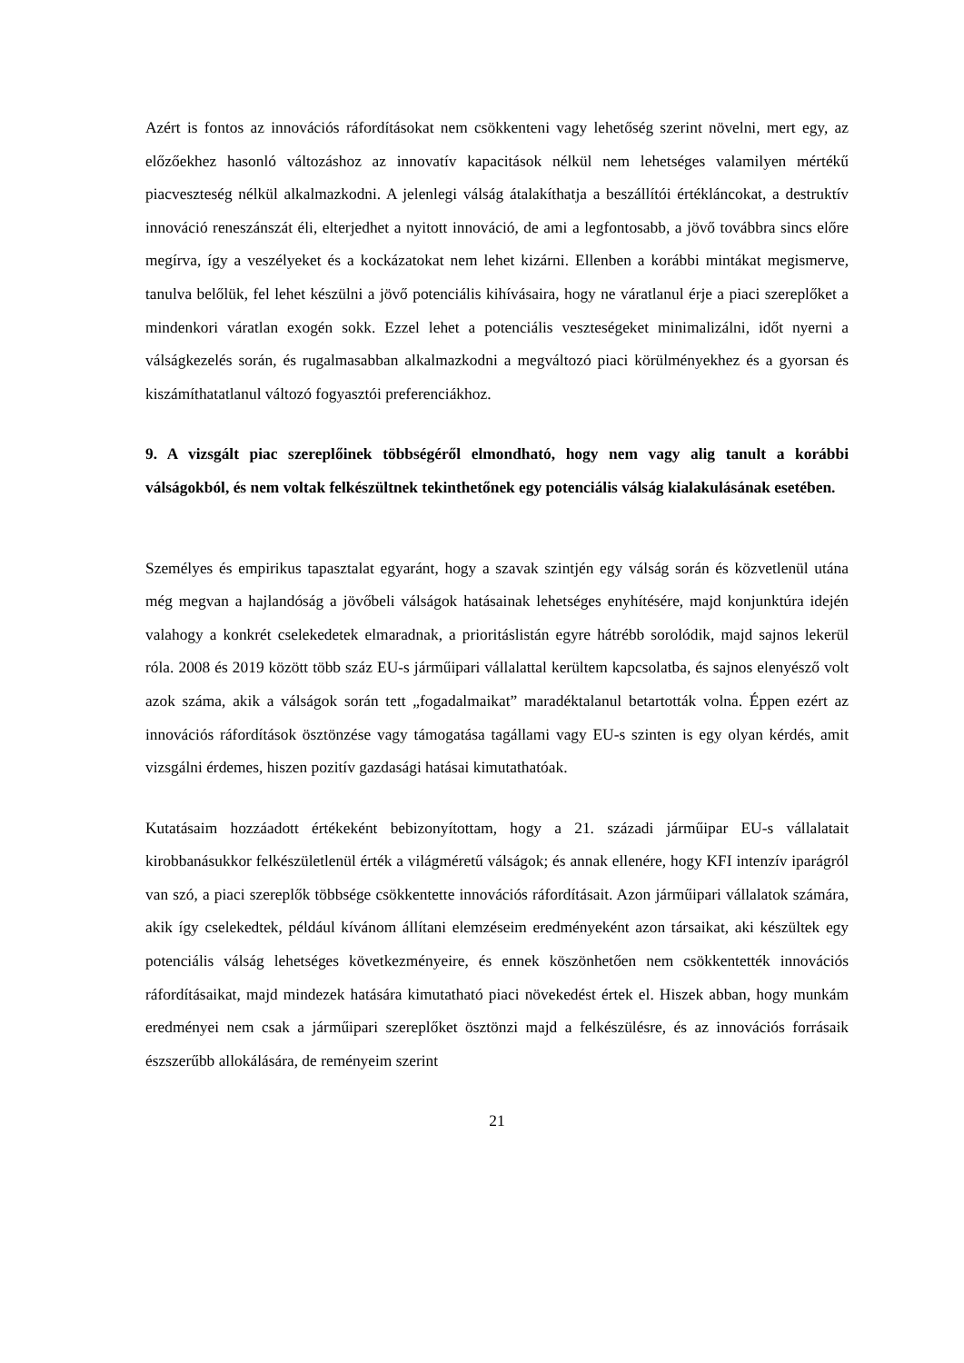Azért is fontos az innovációs ráfordításokat nem csökkenteni vagy lehetőség szerint növelni, mert egy, az előzőekhez hasonló változáshoz az innovatív kapacitások nélkül nem lehetséges valamilyen mértékű piacveszteség nélkül alkalmazkodni. A jelenlegi válság átalakíthatja a beszállítói értékláncokat, a destruktív innováció reneszánszát éli, elterjedhet a nyitott innováció, de ami a legfontosabb, a jövő továbbra sincs előre megírva, így a veszélyeket és a kockázatokat nem lehet kizárni. Ellenben a korábbi mintákat megismerve, tanulva belőlük, fel lehet készülni a jövő potenciális kihívásaira, hogy ne váratlanul érje a piaci szereplőket a mindenkori váratlan exogén sokk. Ezzel lehet a potenciális veszteségeket minimalizálni, időt nyerni a válságkezelés során, és rugalmasabban alkalmazkodni a megváltozó piaci körülményekhez és a gyorsan és kiszámíthatatlanul változó fogyasztói preferenciákhoz.
9. A vizsgált piac szereplőinek többségéről elmondható, hogy nem vagy alig tanult a korábbi válságokból, és nem voltak felkészültnek tekinthetőnek egy potenciális válság kialakulásának esetében.
Személyes és empirikus tapasztalat egyaránt, hogy a szavak szintjén egy válság során és közvetlenül utána még megvan a hajlandóság a jövőbeli válságok hatásainak lehetséges enyhítésére, majd konjunktúra idején valahogy a konkrét cselekedetek elmaradnak, a prioritáslistán egyre hátrébb sorolódik, majd sajnos lekerül róla. 2008 és 2019 között több száz EU-s járműipari vállalattal kerültem kapcsolatba, és sajnos elenyésző volt azok száma, akik a válságok során tett „fogadalmaikat” maradéktalanul betartották volna. Éppen ezért az innovációs ráfordítások ösztönzése vagy támogatása tagállami vagy EU-s szinten is egy olyan kérdés, amit vizsgálni érdemes, hiszen pozitív gazdasági hatásai kimutathatóak.
Kutatásaim hozzáadott értékeként bebizonyítottam, hogy a 21. századi járműipar EU-s vállalatait kirobbanásukkor felkészületlenül érték a világméretű válságok; és annak ellenére, hogy KFI intenzív iparágról van szó, a piaci szereplők többsége csökkentette innovációs ráfordításait. Azon járműipari vállalatok számára, akik így cselekedtek, például kívánom állítani elemzéseim eredményeként azon társaikat, aki készültek egy potenciális válság lehetséges következményeire, és ennek köszönhetően nem csökkentették innovációs ráfordításaikat, majd mindezek hatására kimutatható piaci növekedést értek el. Hiszek abban, hogy munkám eredményei nem csak a járműipari szereplőket ösztönzi majd a felkészülésre, és az innovációs forrásaik észszerűbb allokálására, de reményeim szerint
21